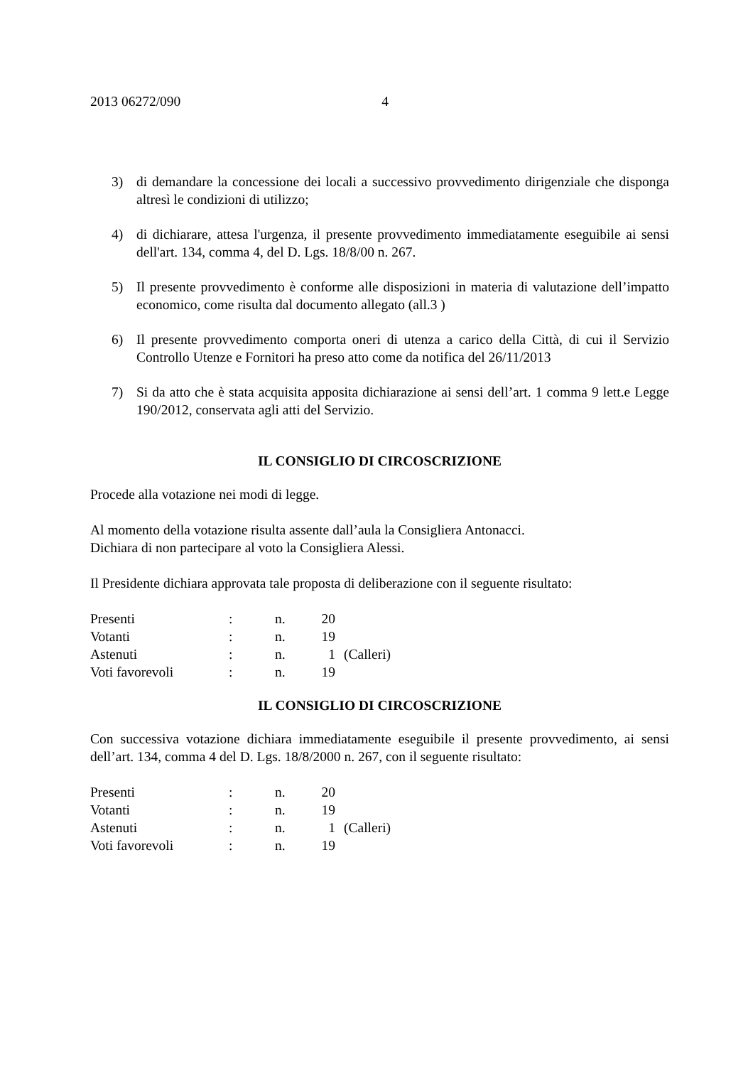2013 06272/090 4
3) di demandare la concessione dei locali a successivo provvedimento dirigenziale che disponga altresì le condizioni di utilizzo;
4) di dichiarare, attesa l'urgenza, il presente provvedimento immediatamente eseguibile ai sensi dell'art. 134, comma 4, del D. Lgs. 18/8/00 n. 267.
5) Il presente provvedimento è conforme alle disposizioni in materia di valutazione dell’impatto economico, come risulta dal documento allegato (all.3 )
6) Il presente provvedimento comporta oneri di utenza a carico della Città, di cui il Servizio Controllo Utenze e Fornitori ha preso atto come da notifica del 26/11/2013
7) Si da atto che è stata acquisita apposita dichiarazione ai sensi dell’art. 1 comma 9 lett.e Legge 190/2012, conservata agli atti del Servizio.
IL CONSIGLIO DI CIRCOSCRIZIONE
Procede alla votazione nei modi di legge.
Al momento della votazione risulta assente dall’aula la Consigliera Antonacci.
Dichiara di non partecipare al voto la Consigliera Alessi.
Il Presidente dichiara approvata tale proposta di deliberazione con il seguente risultato:
| Presenti | : | n. | 20 | |
| Votanti | : | n. | 19 | |
| Astenuti | : | n. | 1 | (Calleri) |
| Voti favorevoli | : | n. | 19 | |
IL CONSIGLIO DI CIRCOSCRIZIONE
Con successiva votazione dichiara immediatamente eseguibile il presente provvedimento, ai sensi dell’art. 134, comma 4 del D. Lgs. 18/8/2000 n. 267, con il seguente risultato:
| Presenti | : | n. | 20 | |
| Votanti | : | n. | 19 | |
| Astenuti | : | n. | 1 | (Calleri) |
| Voti favorevoli | : | n. | 19 | |